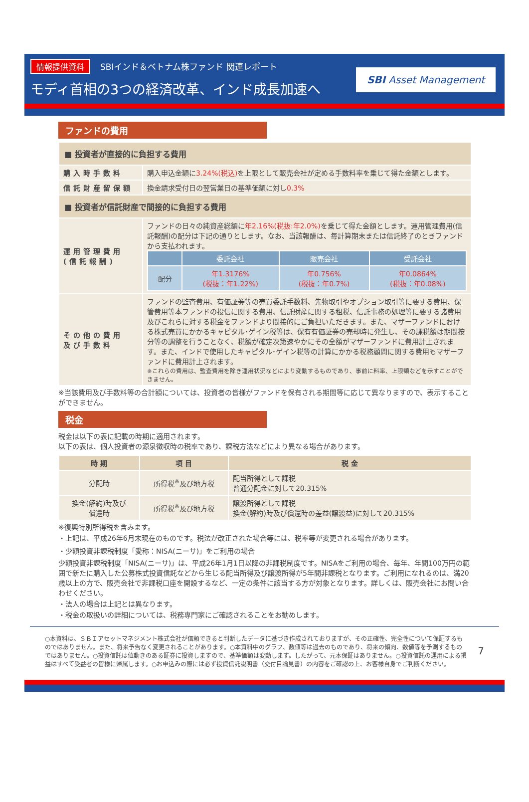情報提供資料 SBIインド＆ベトナム株ファンド 関連レポート
モディ首相の3つの経済改革、インド成長加速へ
SBI Asset Management
ファンドの費用
| ■ 投資者が直接的に負担する費用 | |
| 購入時手数料 | 購入申込金額に 3.24%(税込) を上限として販売会社が定める手数料率を乗じて得た金額とします。 |
| 信託財産留保額 | 換金請求受付日の翌営業日の基準価額に対し 0.3% |
| ■ 投資者が信託財産で間接的に負担する費用 | |
| 運用管理費用 (信託報酬) | ファンドの日々の純資産総額に 年2.16%(税抜:年2.0%) を乗じて得た金額とします。運用管理費用(信託報酬)の配分は下記の通りとします。なお、当該報酬は、毎計算期末または信託終了のときファンドから支払われます。 / / 委託会社 / 販売会社 / 受託会社 / / --- / --- / --- / --- / / 配分 / 年1.3176% (税抜：年1.22%) / 年0.756% (税抜：年0.7%) / 年0.0864% (税抜：年0.08%) / |
| その他の費用 及び手数料 | ファンドの監査費用、有価証券等の売買委託手数料、先物取引やオプション取引等に要する費用、保管費用等本ファンドの投信に関する費用、信託財産に関する租税、信託事務の処理等に要する諸費用及びこれらに対する税金をファンドより間接的にご負担いただきます。また、マザーファンドにおける株式売買にかかるキャピタル･ゲイン税等は、保有有価証券の売却時に発生し、その課税額は期間按分等の調整を行うことなく、税額が確定次第速やかにその全額がマザーファンドに費用計上されます。また、インドで使用したキャピタル･ゲイン税等の計算にかかる税務顧問に関する費用もマザーファンドに費用計上されます。 ※これらの費用は、監査費用を除き運用状況などにより変動するものであり、事前に料率、上限額などを示すことができません。 |
※当該費用及び手数料等の合計額については、投資者の皆様がファンドを保有される期間等に応じて異なりますので、表示することができません。
税金
税金は以下の表に記載の時期に適用されます。
以下の表は、個人投資者の源泉徴収時の税率であり、課税方法などにより異なる場合があります。
| 時 期 | 項 目 | 税 金 |
| --- | --- | --- |
| 分配時 | 所得税<sup>※</sup>及び地方税 | 配当所得として課税 普通分配金に対して20.315% |
| 換金(解約)時及び 償還時 | 所得税<sup>※</sup>及び地方税 | 譲渡所得として課税 換金(解約)時及び償還時の差益(譲渡益)に対して20.315% |
※復興特別所得税を含みます。
・上記は、平成26年6月末現在のものです。税法が改正された場合等には、税率等が変更される場合があります。
・少額投資非課税制度「愛称：NISA(ニーサ)」をご利用の場合
少額投資非課税制度「NISA(ニーサ)」は、平成26年1月1日以降の非課税制度です。NISAをご利用の場合、毎年、年間100万円の範囲で新たに購入した公募株式投資信託などから生じる配当所得及び譲渡所得が5年間非課税となります。ご利用になれるのは、満20歳以上の方で、販売会社で非課税口座を開設するなど、一定の条件に該当する方が対象となります。詳しくは、販売会社にお問い合わせください。
・法人の場合は上記とは異なります。
・税金の取扱いの詳細については、税務専門家にご確認されることをお勧めします。
○本資料は、ＳＢＩアセットマネジメント株式会社が信頼できると判断したデータに基づき作成されておりますが、その正確性、完全性について保証するものではありません。また、将来予告なく変更されることがあります。○本資料中のグラフ、数値等は過去のものであり、将来の傾向、数値等を予測するものではありません。○投資信託は値動きのある証券に投資しますので、基準価額は変動します。したがって、元本保証はありません。○投資信託の運用による損益はすべて受益者の皆様に帰属します。○お申込みの際には必ず投資信託説明書（交付目論見書）の内容をご確認の上、お客様自身でご判断ください。
7